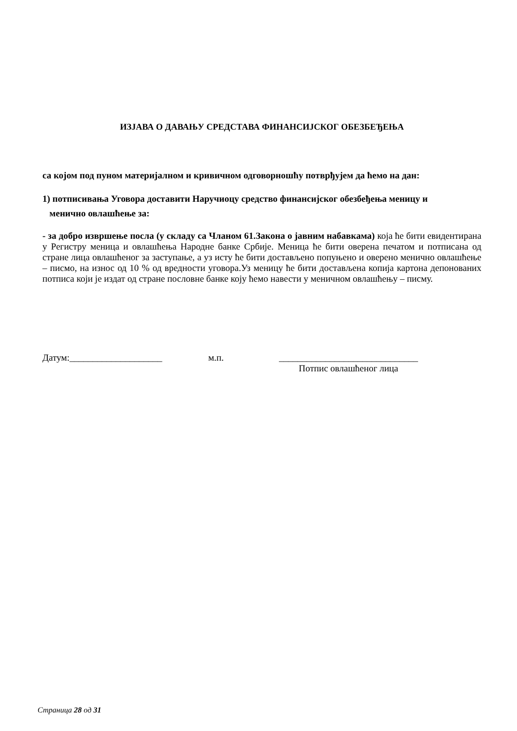ИЗЈАВА О ДАВАЊУ СРЕДСТАВА ФИНАНСИЈСКОГ ОБЕЗБЕЂЕЊА
са којом под пуном материјалном и кривичном одговорношћу потврђујем да ћемо на дан:
1) потписивања Уговора доставити Наручиоцу средство финансијског обезбеђења меницу и
менично овлашћење за:
- за добро извршење посла (у складу са Чланом 61.Закона о јавним набавкама) која ће бити евидентирана у Регистру меница и овлашћења Народне банке Србије. Меница ће бити оверена печатом и потписана од стране лица овлашћеног за заступање, а уз исту ће бити достављено попуњено и оверено менично овлашћење – писмо, на износ од 10 % од вредности уговора.Уз меницу ће бити достављена копија картона депонованих потписа који је издат од стране пословне банке коју ћемо навести у меничном овлашћењу – писму.
Датум:____________________ м.п. ______________________________
Потпис овлашћеног лица
Страница 28 од 31